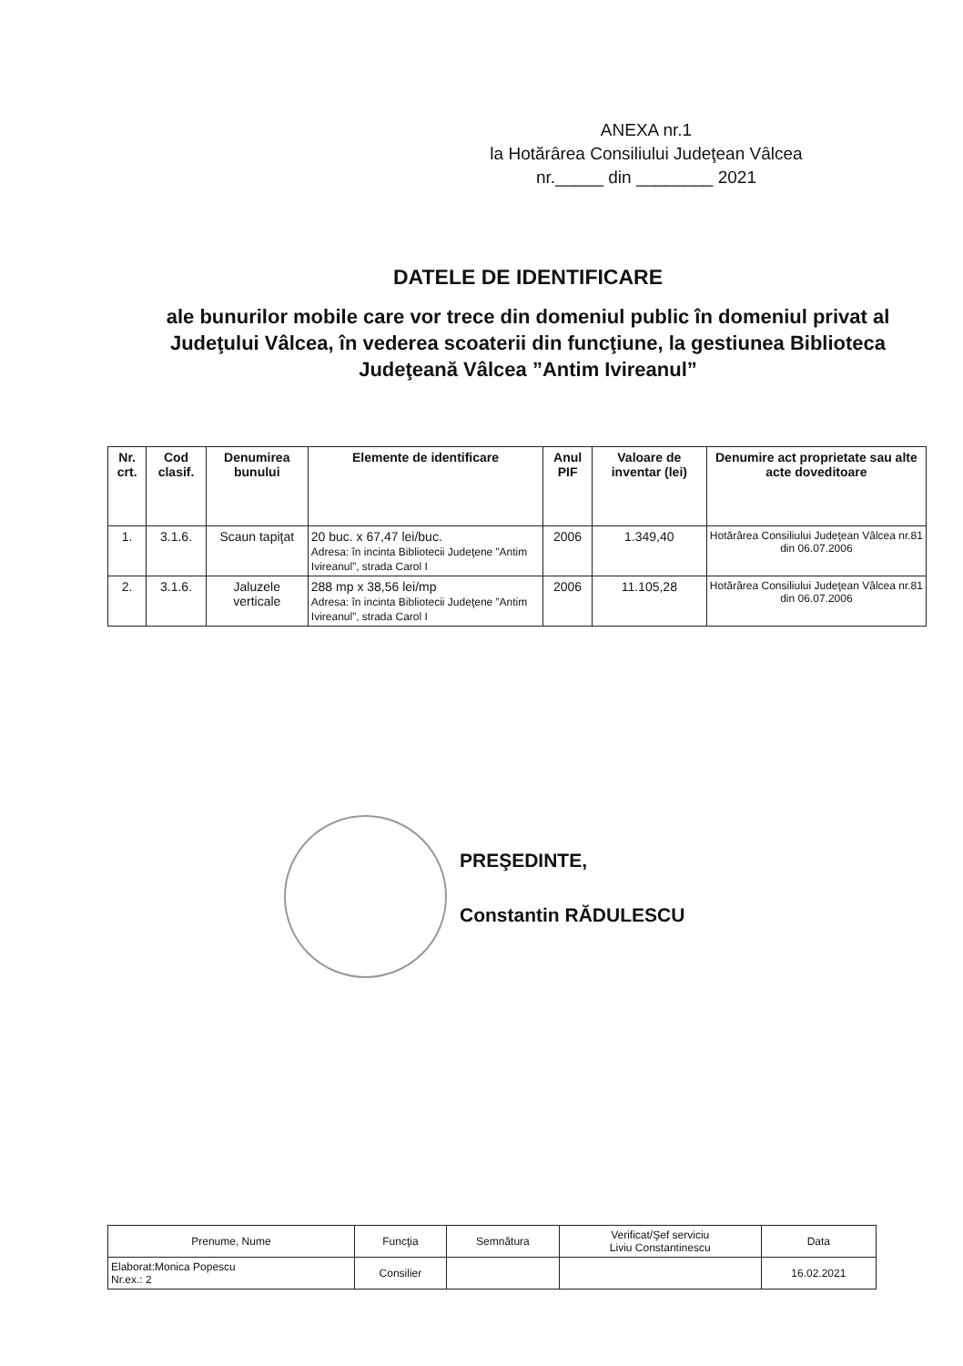ANEXA nr.1
la Hotărârea Consiliului Judeţean Vâlcea
nr._____ din ________ 2021
DATELE DE IDENTIFICARE
ale bunurilor mobile care vor trece din domeniul public în domeniul privat al Judeţului Vâlcea, în vederea scoaterii din funcţiune, la gestiunea Biblioteca Judeţeană Vâlcea ”Antim Ivireanul”
| Nr. crt. | Cod clasif. | Denumirea bunului | Elemente de identificare | Anul PIF | Valoare de inventar (lei) | Denumire act proprietate sau alte acte doveditoare |
| --- | --- | --- | --- | --- | --- | --- |
| 1. | 3.1.6. | Scaun tapiţat | 20 buc. x 67,47 lei/buc. Adresa: în incinta Bibliotecii Judeţene ”Antim Ivireanul”, strada Carol I | 2006 | 1.349,40 | Hotărârea Consiliului Judeţean Vâlcea nr.81 din 06.07.2006 |
| 2. | 3.1.6. | Jaluzele verticale | 288 mp x 38,56 lei/mp Adresa: în incinta Bibliotecii Judeţene ”Antim Ivireanul”, strada Carol I | 2006 | 11.105,28 | Hotărârea Consiliului Judeţean Vâlcea nr.81 din 06.07.2006 |
PREŞEDINTE,
Constantin RĂDULESCU
| Prenume, Nume | Funcţia | Semnătura | Verificat/Şef serviciu Liviu Constantinescu | Data |
| Elaborat:Monica Popescu Nr.ex.: 2 | Consilier | | | 16.02.2021 |